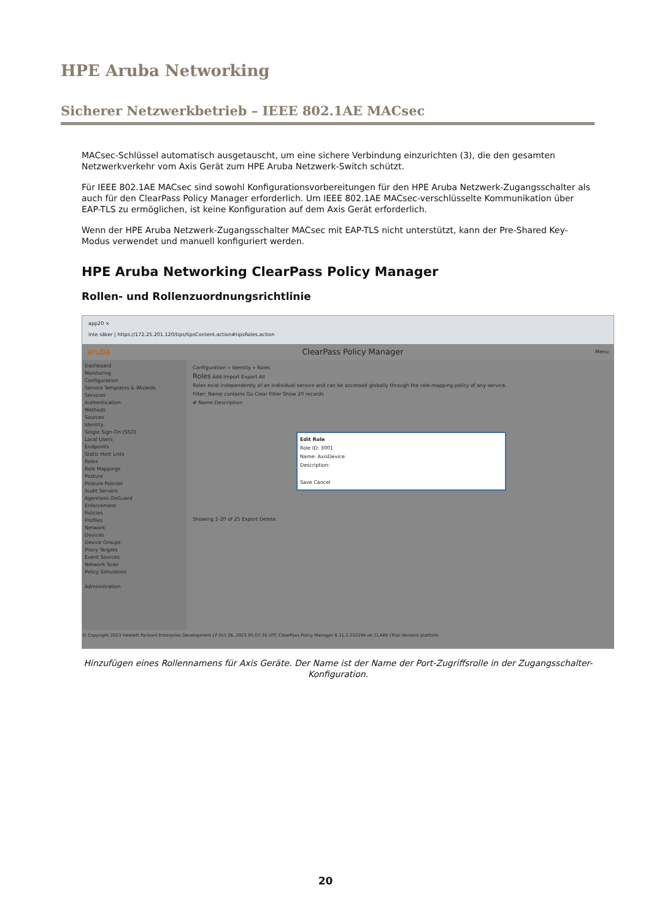HPE Aruba Networking
Sicherer Netzwerkbetrieb – IEEE 802.1AE MACsec
MACsec-Schlüssel automatisch ausgetauscht, um eine sichere Verbindung einzurichten (3), die den gesamten Netzwerkverkehr vom Axis Gerät zum HPE Aruba Netzwerk-Switch schützt.
Für IEEE 802.1AE MACsec sind sowohl Konfigurationsvorbereitungen für den HPE Aruba Netzwerk-Zugangsschalter als auch für den ClearPass Policy Manager erforderlich. Um IEEE 802.1AE MACsec-verschlüsselte Kommunikation über EAP-TLS zu ermöglichen, ist keine Konfiguration auf dem Axis Gerät erforderlich.
Wenn der HPE Aruba Netzwerk-Zugangsschalter MACsec mit EAP-TLS nicht unterstützt, kann der Pre-Shared Key-Modus verwendet und manuell konfiguriert werden.
HPE Aruba Networking ClearPass Policy Manager
Rollen- und Rollenzuordnungsrichtlinie
app20 ×
Inte säker | https://172.25.201.120/tips/tipsContent.action#tipsRoles.action
aruba ClearPass Policy Manager Menu
Dashboard
Monitoring
Configuration
Service Templates & Wizards
Services
Authentication
Methods
Sources
Identity
Single Sign-On (SSO)
Local Users
Endpoints
Static Host Lists
Roles
Role Mappings
Posture
Posture Policies
Audit Servers
Agentless OnGuard
Enforcement
Policies
Profiles
Network
Devices
Device Groups
Proxy Targets
Event Sources
Network Scan
Policy Simulation
Administration
Configuration » Identity » Roles
Roles Add Import Export All
Roles exist independently of an individual service and can be accessed globally through the role-mapping policy of any service.
Filter: Name contains Go Clear Filter Show 20 records
# Name Description
Edit Role
Role ID: 3001
Name: AxisDevice
Description:
Save Cancel
Showing 1-20 of 25 Export Delete
© Copyright 2023 Hewlett Packard Enterprise Development LP Oct 26, 2023 05:07:35 UTC ClearPass Policy Manager 6.11.2.252294 on CLABV (Trial Version) platform
Hinzufügen eines Rollennamens für Axis Geräte. Der Name ist der Name der Port-Zugriffsrolle in der Zugangsschalter-Konfiguration.
20